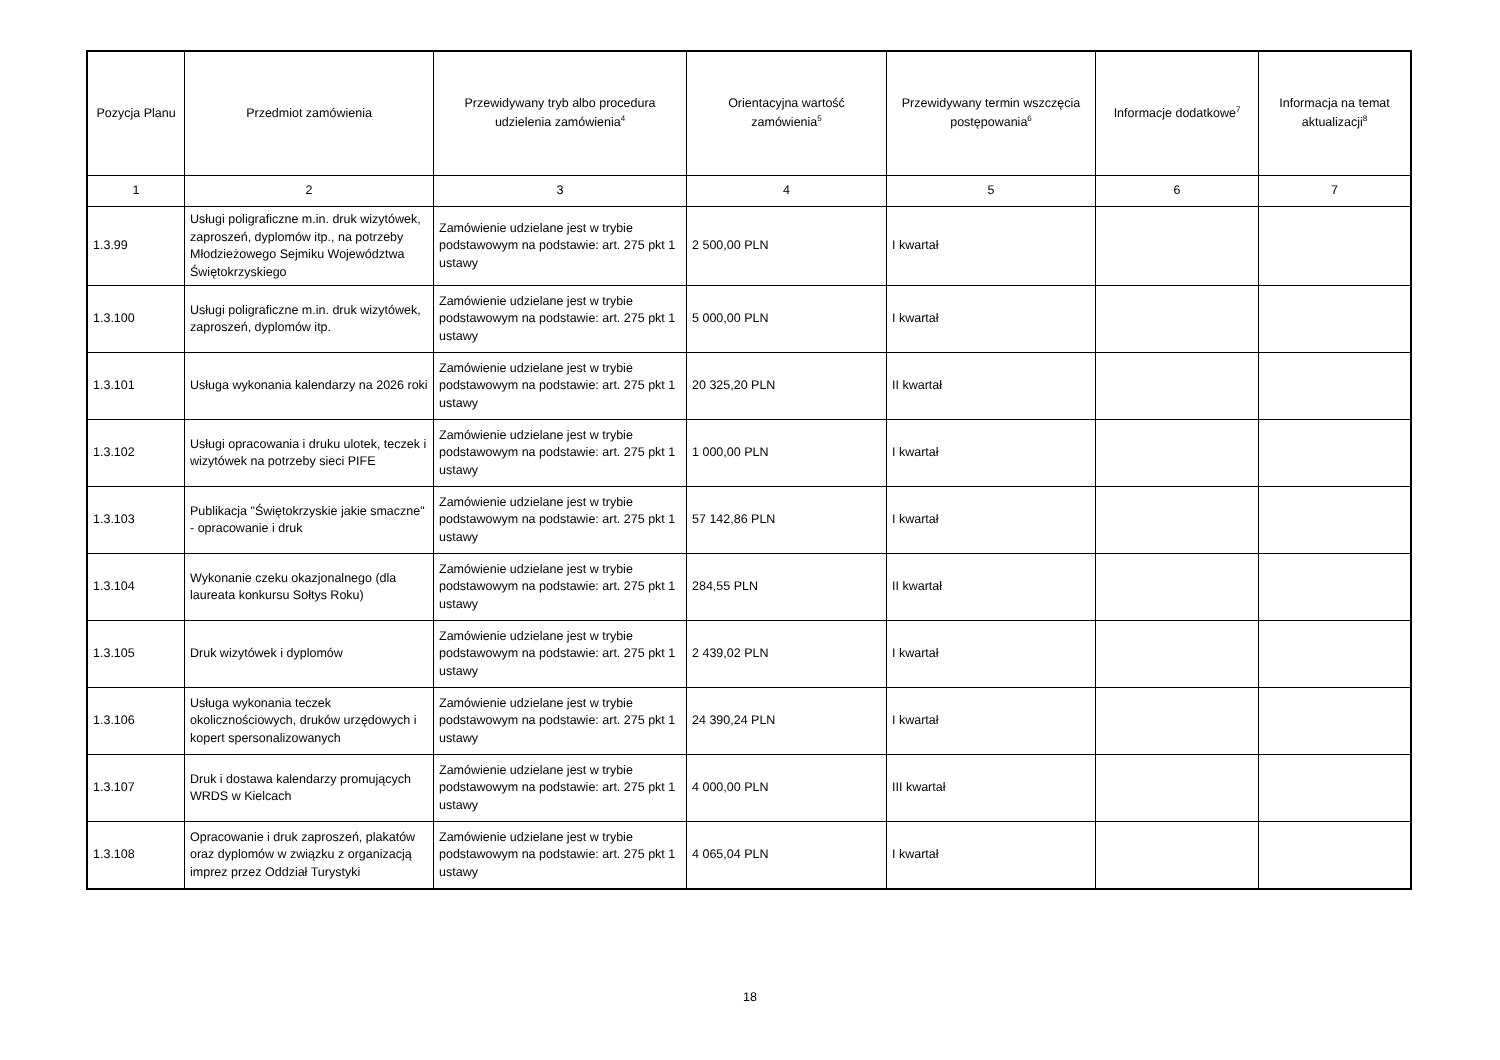| Pozycja Planu | Przedmiot zamówienia | Przewidywany tryb albo procedura udzielenia zamówienia<sup>4</sup> | Orientacyjna wartość zamówienia<sup>5</sup> | Przewidywany termin wszczęcia postępowania<sup>6</sup> | Informacje dodatkowe<sup>7</sup> | Informacja na temat aktualizacji<sup>8</sup> |
| --- | --- | --- | --- | --- | --- | --- |
| 1 | 2 | 3 | 4 | 5 | 6 | 7 |
| 1.3.99 | Usługi poligraficzne m.in. druk wizytówek, zaproszeń, dyplomów itp., na potrzeby Młodzieżowego Sejmiku Województwa Świętokrzyskiego | Zamówienie udzielane jest w trybie podstawowym na podstawie: art. 275 pkt 1 ustawy | 2 500,00 PLN | I kwartał | | |
| 1.3.100 | Usługi poligraficzne m.in. druk wizytówek, zaproszeń, dyplomów itp. | Zamówienie udzielane jest w trybie podstawowym na podstawie: art. 275 pkt 1 ustawy | 5 000,00 PLN | I kwartał | | |
| 1.3.101 | Usługa wykonania kalendarzy na 2026 roki | Zamówienie udzielane jest w trybie podstawowym na podstawie: art. 275 pkt 1 ustawy | 20 325,20 PLN | II kwartał | | |
| 1.3.102 | Usługi opracowania i druku ulotek, teczek i wizytówek na potrzeby sieci PIFE | Zamówienie udzielane jest w trybie podstawowym na podstawie: art. 275 pkt 1 ustawy | 1 000,00 PLN | I kwartał | | |
| 1.3.103 | Publikacja "Świętokrzyskie jakie smaczne" - opracowanie i druk | Zamówienie udzielane jest w trybie podstawowym na podstawie: art. 275 pkt 1 ustawy | 57 142,86 PLN | I kwartał | | |
| 1.3.104 | Wykonanie czeku okazjonalnego (dla laureata konkursu Sołtys Roku) | Zamówienie udzielane jest w trybie podstawowym na podstawie: art. 275 pkt 1 ustawy | 284,55 PLN | II kwartał | | |
| 1.3.105 | Druk wizytówek i dyplomów | Zamówienie udzielane jest w trybie podstawowym na podstawie: art. 275 pkt 1 ustawy | 2 439,02 PLN | I kwartał | | |
| 1.3.106 | Usługa wykonania teczek okolicznościowych, druków urzędowych i kopert spersonalizowanych | Zamówienie udzielane jest w trybie podstawowym na podstawie: art. 275 pkt 1 ustawy | 24 390,24 PLN | I kwartał | | |
| 1.3.107 | Druk i dostawa kalendarzy promujących WRDS w Kielcach | Zamówienie udzielane jest w trybie podstawowym na podstawie: art. 275 pkt 1 ustawy | 4 000,00 PLN | III kwartał | | |
| 1.3.108 | Opracowanie i druk zaproszeń, plakatów oraz dyplomów w związku z organizacją imprez przez Oddział Turystyki | Zamówienie udzielane jest w trybie podstawowym na podstawie: art. 275 pkt 1 ustawy | 4 065,04 PLN | I kwartał | | |
18